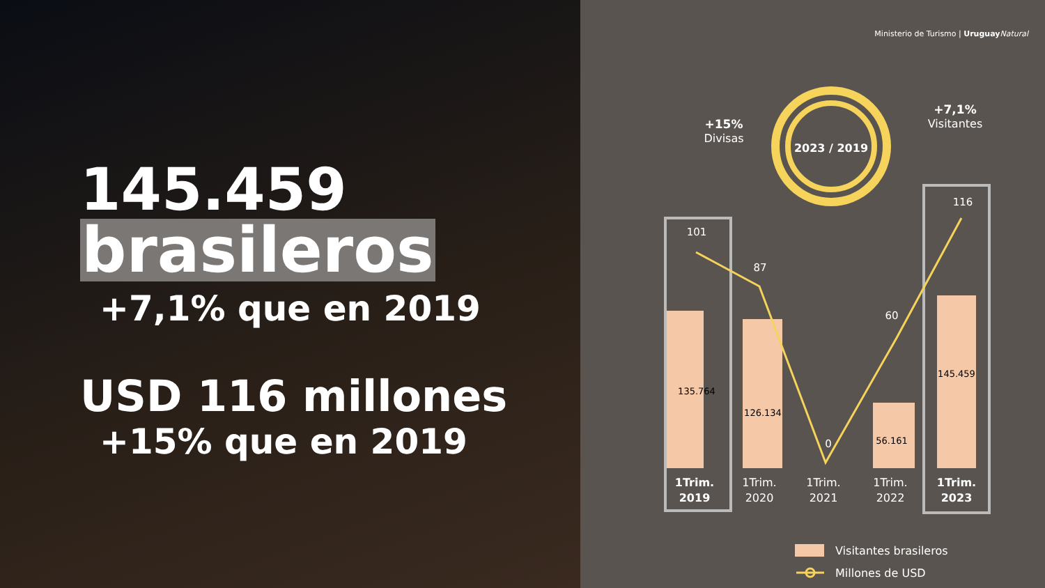145.459
brasileros
+7,1% que en 2019
USD 116 millones
+15% que en 2019
Ministerio de Turismo | Uruguay Natural
2023 / 2019
+15%
Divisas
+7,1%
Visitantes
101
87
0
60
116
135.764
126.134
56.161
145.459
1Trim.
2019
1Trim.
2020
1Trim.
2021
1Trim.
2022
1Trim.
2023
Visitantes brasileros
Millones de USD